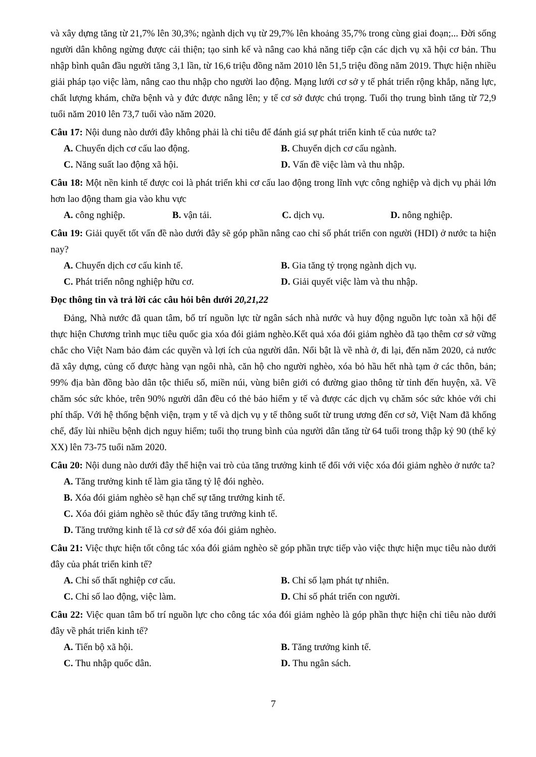và xây dựng tăng từ 21,7% lên 30,3%; ngành dịch vụ từ 29,7% lên khoảng 35,7% trong cùng giai đoạn;... Đời sống người dân không ngừng được cải thiện; tạo sinh kế và nâng cao khả năng tiếp cận các dịch vụ xã hội cơ bản. Thu nhập bình quân đầu người tăng 3,1 lần, từ 16,6 triệu đồng năm 2010 lên 51,5 triệu đồng năm 2019. Thực hiện nhiều giải pháp tạo việc làm, nâng cao thu nhập cho người lao động. Mạng lưới cơ sở y tế phát triển rộng khắp, năng lực, chất lượng khám, chữa bệnh và y đức được nâng lên; y tế cơ sở được chú trọng. Tuổi thọ trung bình tăng từ 72,9 tuổi năm 2010 lên 73,7 tuổi vào năm 2020.
Câu 17: Nội dung nào dưới đây không phải là chỉ tiêu để đánh giá sự phát triển kinh tế của nước ta?
A. Chuyển dịch cơ cấu lao động.
B. Chuyển dịch cơ cấu ngành.
C. Năng suất lao động xã hội.
D. Vấn đề việc làm và thu nhập.
Câu 18: Một nền kinh tế được coi là phát triển khi cơ cấu lao động trong lĩnh vực công nghiệp và dịch vụ phải lớn hơn lao động tham gia vào khu vực
A. công nghiệp.
B. vận tải.
C. dịch vụ.
D. nông nghiệp.
Câu 19: Giải quyết tốt vấn đề nào dưới đây sẽ góp phần nâng cao chỉ số phát triển con người (HDI) ở nước ta hiện nay?
A. Chuyển dịch cơ cấu kinh tế.
B. Gia tăng tỷ trọng ngành dịch vụ.
C. Phát triển nông nghiệp hữu cơ.
D. Giải quyết việc làm và thu nhập.
Đọc thông tin và trả lời các câu hỏi bên dưới 20,21,22
Đảng, Nhà nước đã quan tâm, bố trí nguồn lực từ ngân sách nhà nước và huy động nguồn lực toàn xã hội để thực hiện Chương trình mục tiêu quốc gia xóa đói giảm nghèo.Kết quả xóa đói giảm nghèo đã tạo thêm cơ sở vững chắc cho Việt Nam bảo đảm các quyền và lợi ích của người dân. Nổi bật là về nhà ở, đi lại, đến năm 2020, cả nước đã xây dựng, củng cố được hàng vạn ngôi nhà, căn hộ cho người nghèo, xóa bỏ hầu hết nhà tạm ở các thôn, bản; 99% địa bàn đồng bào dân tộc thiểu số, miền núi, vùng biên giới có đường giao thông từ tỉnh đến huyện, xã. Về chăm sóc sức khỏe, trên 90% người dân đều có thẻ bảo hiểm y tế và được các dịch vụ chăm sóc sức khỏe với chi phí thấp. Với hệ thống bệnh viện, trạm y tế và dịch vụ y tế thông suốt từ trung ương đến cơ sở, Việt Nam đã khống chế, đẩy lùi nhiều bệnh dịch nguy hiểm; tuổi thọ trung bình của người dân tăng từ 64 tuổi trong thập kỷ 90 (thế kỷ XX) lên 73-75 tuổi năm 2020.
Câu 20: Nội dung nào dưới đây thể hiện vai trò của tăng trưởng kinh tế đối với việc xóa đói giảm nghèo ở nước ta?
A. Tăng trưởng kinh tế làm gia tăng tỷ lệ đói nghèo.
B. Xóa đói giảm nghèo sẽ hạn chế sự tăng trưởng kinh tế.
C. Xóa đói giảm nghèo sẽ thúc đẩy tăng trưởng kinh tế.
D. Tăng trưởng kinh tế là cơ sở để xóa đói giảm nghèo.
Câu 21: Việc thực hiện tốt công tác xóa đói giảm nghèo sẽ góp phần trực tiếp vào việc thực hiện mục tiêu nào dưới đây của phát triển kinh tế?
A. Chỉ số thất nghiệp cơ cấu.
B. Chỉ số lạm phát tự nhiên.
C. Chỉ số lao động, việc làm.
D. Chỉ số phát triển con người.
Câu 22: Việc quan tâm bố trí nguồn lực cho công tác xóa đói giảm nghèo là góp phần thực hiện chỉ tiêu nào dưới đây về phát triển kinh tế?
A. Tiến bộ xã hội.
B. Tăng trưởng kinh tế.
C. Thu nhập quốc dân.
D. Thu ngân sách.
7